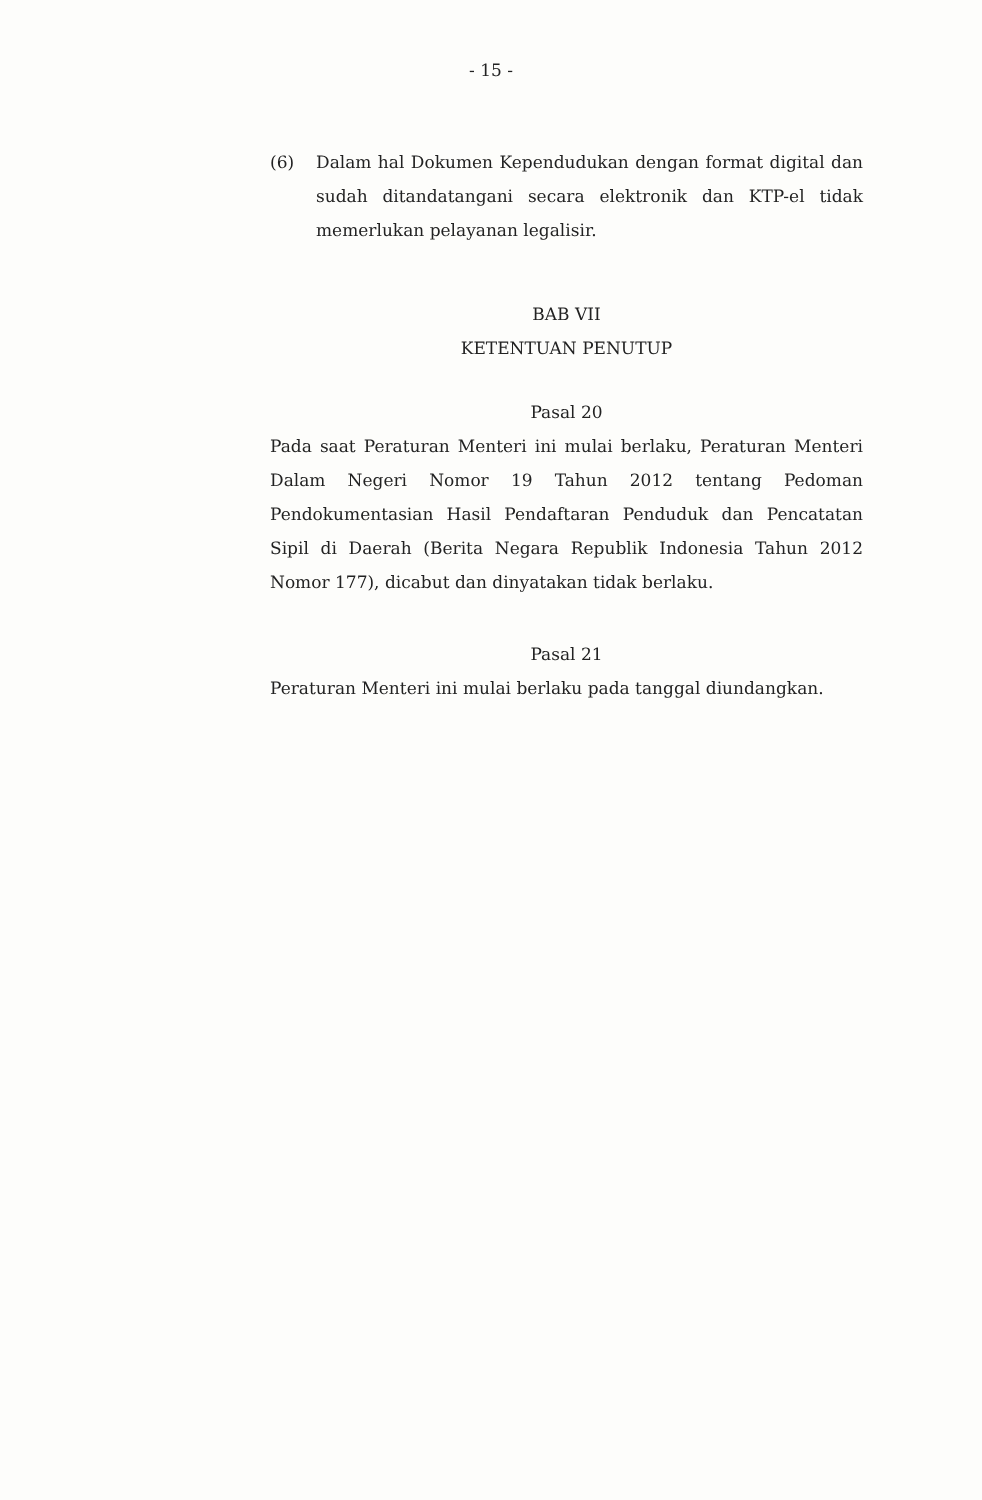- 15 -
(6) Dalam hal Dokumen Kependudukan dengan format digital dan sudah ditandatangani secara elektronik dan KTP-el tidak memerlukan pelayanan legalisir.
BAB VII
KETENTUAN PENUTUP
Pasal 20
Pada saat Peraturan Menteri ini mulai berlaku, Peraturan Menteri Dalam Negeri Nomor 19 Tahun 2012 tentang Pedoman Pendokumentasian Hasil Pendaftaran Penduduk dan Pencatatan Sipil di Daerah (Berita Negara Republik Indonesia Tahun 2012 Nomor 177), dicabut dan dinyatakan tidak berlaku.
Pasal 21
Peraturan Menteri ini mulai berlaku pada tanggal diundangkan.